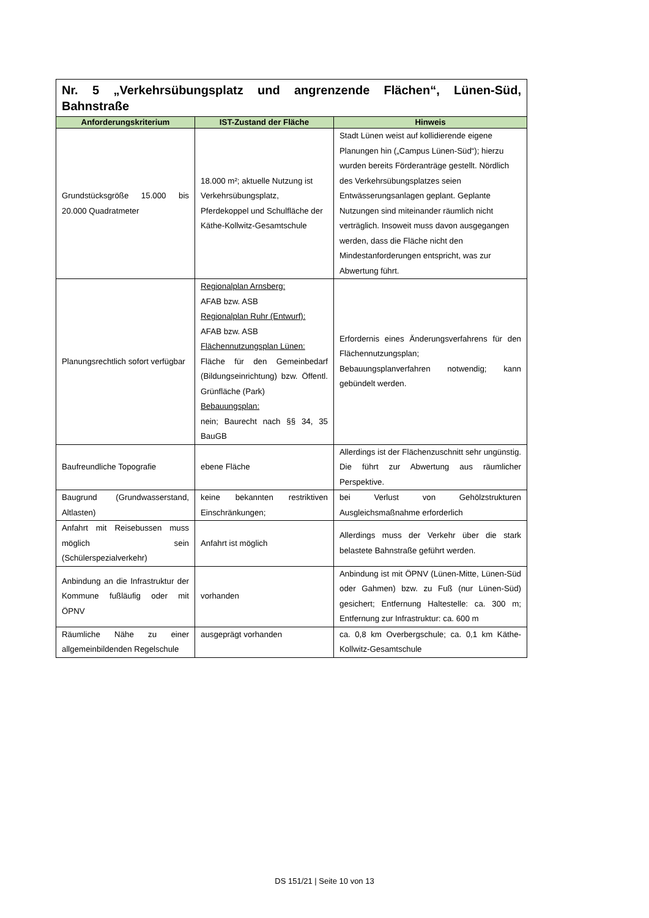| Nr. 5 „Verkehrsübungsplatz und angrenzende Flächen“, Lünen-Süd, Bahnstraße | | |
| Anforderungskriterium | IST-Zustand der Fläche | Hinweis |
| Grundstücksgröße 15.000 bis 20.000 Quadratmeter | 18.000 m²; aktuelle Nutzung ist Verkehrsübungsplatz, Pferdekoppel und Schulfläche der Käthe-Kollwitz-Gesamtschule | Stadt Lünen weist auf kollidierende eigene Planungen hin („Campus Lünen-Süd“); hierzu wurden bereits Förderanträge gestellt. Nördlich des Verkehrsübungsplatzes seien Entwässerungsanlagen geplant. Geplante Nutzungen sind miteinander räumlich nicht verträglich. Insoweit muss davon ausgegangen werden, dass die Fläche nicht den Mindestanforderungen entspricht, was zur Abwertung führt. |
| Planungsrechtlich sofort verfügbar | Regionalplan Arnsberg: AFAB bzw. ASB Regionalplan Ruhr (Entwurf): AFAB bzw. ASB Flächennutzungsplan Lünen: Fläche für den Gemeinbedarf (Bildungseinrichtung) bzw. Öffentl. Grünfläche (Park) Bebauungsplan: nein; Baurecht nach §§ 34, 35 BauGB | Erfordernis eines Änderungsverfahrens für den Flächennutzungsplan; Bebauungsplanverfahren notwendig; kann gebündelt werden. |
| Baufreundliche Topografie | ebene Fläche | Allerdings ist der Flächenzuschnitt sehr ungünstig. Die führt zur Abwertung aus räumlicher Perspektive. |
| Baugrund (Grundwasserstand, Altlasten) | keine bekannten restriktiven Einschränkungen; | bei Verlust von Gehölzstrukturen Ausgleichsmaßnahme erforderlich |
| Anfahrt mit Reisebussen muss möglich sein (Schülerspezialverkehr) | Anfahrt ist möglich | Allerdings muss der Verkehr über die stark belastete Bahnstraße geführt werden. |
| Anbindung an die Infrastruktur der Kommune fußläufig oder mit ÖPNV | vorhanden | Anbindung ist mit ÖPNV (Lünen-Mitte, Lünen-Süd oder Gahmen) bzw. zu Fuß (nur Lünen-Süd) gesichert; Entfernung Haltestelle: ca. 300 m; Entfernung zur Infrastruktur: ca. 600 m |
| Räumliche Nähe zu einer allgemeinbildenden Regelschule | ausgeprägt vorhanden | ca. 0,8 km Overbergschule; ca. 0,1 km Käthe-Kollwitz-Gesamtschule |
DS 151/21 | Seite 10 von 13